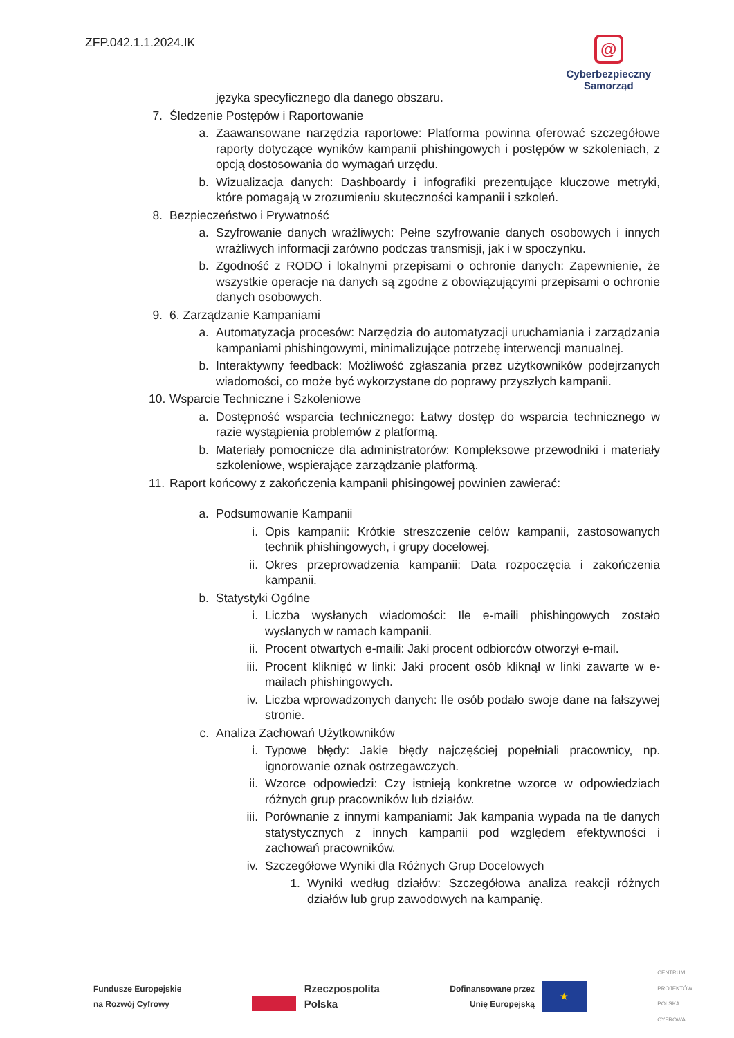ZFP.042.1.1.2024.IK
@
Cyberbezpieczny
Samorząd
języka specyficznego dla danego obszaru.
7. Śledzenie Postępów i Raportowanie
a. Zaawansowane narzędzia raportowe: Platforma powinna oferować szczegółowe raporty dotyczące wyników kampanii phishingowych i postępów w szkoleniach, z opcją dostosowania do wymagań urzędu.
b. Wizualizacja danych: Dashboardy i infografiki prezentujące kluczowe metryki, które pomagają w zrozumieniu skuteczności kampanii i szkoleń.
8. Bezpieczeństwo i Prywatność
a. Szyfrowanie danych wrażliwych: Pełne szyfrowanie danych osobowych i innych wrażliwych informacji zarówno podczas transmisji, jak i w spoczynku.
b. Zgodność z RODO i lokalnymi przepisami o ochronie danych: Zapewnienie, że wszystkie operacje na danych są zgodne z obowiązującymi przepisami o ochronie danych osobowych.
9. 6. Zarządzanie Kampaniami
a. Automatyzacja procesów: Narzędzia do automatyzacji uruchamiania i zarządzania kampaniami phishingowymi, minimalizujące potrzebę interwencji manualnej.
b. Interaktywny feedback: Możliwość zgłaszania przez użytkowników podejrzanych wiadomości, co może być wykorzystane do poprawy przyszłych kampanii.
10. Wsparcie Techniczne i Szkoleniowe
a. Dostępność wsparcia technicznego: Łatwy dostęp do wsparcia technicznego w razie wystąpienia problemów z platformą.
b. Materiały pomocnicze dla administratorów: Kompleksowe przewodniki i materiały szkoleniowe, wspierające zarządzanie platformą.
11. Raport końcowy z zakończenia kampanii phisingowej powinien zawierać:
a. Podsumowanie Kampanii
i. Opis kampanii: Krótkie streszczenie celów kampanii, zastosowanych technik phishingowych, i grupy docelowej.
ii. Okres przeprowadzenia kampanii: Data rozpoczęcia i zakończenia kampanii.
b. Statystyki Ogólne
i. Liczba wysłanych wiadomości: Ile e-maili phishingowych zostało wysłanych w ramach kampanii.
ii. Procent otwartych e-maili: Jaki procent odbiorców otworzył e-mail.
iii. Procent kliknięć w linki: Jaki procent osób kliknął w linki zawarte w e-mailach phishingowych.
iv. Liczba wprowadzonych danych: Ile osób podało swoje dane na fałszywej stronie.
c. Analiza Zachowań Użytkowników
i. Typowe błędy: Jakie błędy najczęściej popełniali pracownicy, np. ignorowanie oznak ostrzegawczych.
ii. Wzorce odpowiedzi: Czy istnieją konkretne wzorce w odpowiedziach różnych grup pracowników lub działów.
iii. Porównanie z innymi kampaniami: Jak kampania wypada na tle danych statystycznych z innych kampanii pod względem efektywności i zachowań pracowników.
iv. Szczegółowe Wyniki dla Różnych Grup Docelowych
1. Wyniki według działów: Szczegółowa analiza reakcji różnych działów lub grup zawodowych na kampanię.
Fundusze Europejskie
na Rozwój Cyfrowy
Rzeczpospolita
Polska
Dofinansowane przez
Unię Europejską
★
CENTRUM
PROJEKTÓW
POLSKA
CYFROWA